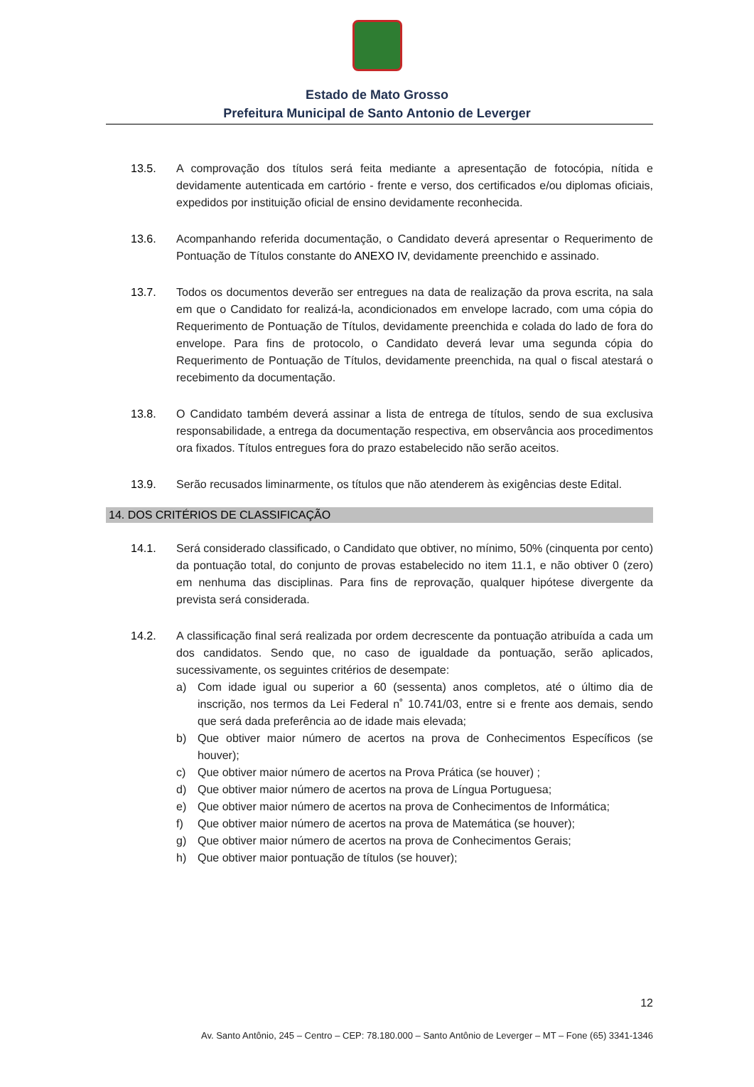Estado de Mato Grosso
Prefeitura Municipal de Santo Antonio de Leverger
13.5. A comprovação dos títulos será feita mediante a apresentação de fotocópia, nítida e devidamente autenticada em cartório - frente e verso, dos certificados e/ou diplomas oficiais, expedidos por instituição oficial de ensino devidamente reconhecida.
13.6. Acompanhando referida documentação, o Candidato deverá apresentar o Requerimento de Pontuação de Títulos constante do ANEXO IV, devidamente preenchido e assinado.
13.7. Todos os documentos deverão ser entregues na data de realização da prova escrita, na sala em que o Candidato for realizá-la, acondicionados em envelope lacrado, com uma cópia do Requerimento de Pontuação de Títulos, devidamente preenchida e colada do lado de fora do envelope. Para fins de protocolo, o Candidato deverá levar uma segunda cópia do Requerimento de Pontuação de Títulos, devidamente preenchida, na qual o fiscal atestará o recebimento da documentação.
13.8. O Candidato também deverá assinar a lista de entrega de títulos, sendo de sua exclusiva responsabilidade, a entrega da documentação respectiva, em observância aos procedimentos ora fixados. Títulos entregues fora do prazo estabelecido não serão aceitos.
13.9. Serão recusados liminarmente, os títulos que não atenderem às exigências deste Edital.
14. DOS CRITÉRIOS DE CLASSIFICAÇÃO
14.1. Será considerado classificado, o Candidato que obtiver, no mínimo, 50% (cinquenta por cento) da pontuação total, do conjunto de provas estabelecido no item 11.1, e não obtiver 0 (zero) em nenhuma das disciplinas. Para fins de reprovação, qualquer hipótese divergente da prevista será considerada.
14.2. A classificação final será realizada por ordem decrescente da pontuação atribuída a cada um dos candidatos. Sendo que, no caso de igualdade da pontuação, serão aplicados, sucessivamente, os seguintes critérios de desempate:
a) Com idade igual ou superior a 60 (sessenta) anos completos, até o último dia de inscrição, nos termos da Lei Federal n˚ 10.741/03, entre si e frente aos demais, sendo que será dada preferência ao de idade mais elevada;
b) Que obtiver maior número de acertos na prova de Conhecimentos Específicos (se houver);
c) Que obtiver maior número de acertos na Prova Prática (se houver) ;
d) Que obtiver maior número de acertos na prova de Língua Portuguesa;
e) Que obtiver maior número de acertos na prova de Conhecimentos de Informática;
f) Que obtiver maior número de acertos na prova de Matemática (se houver);
g) Que obtiver maior número de acertos na prova de Conhecimentos Gerais;
h) Que obtiver maior pontuação de títulos (se houver);
12
Av. Santo Antônio, 245 – Centro – CEP: 78.180.000 – Santo Antônio de Leverger – MT – Fone (65) 3341-1346